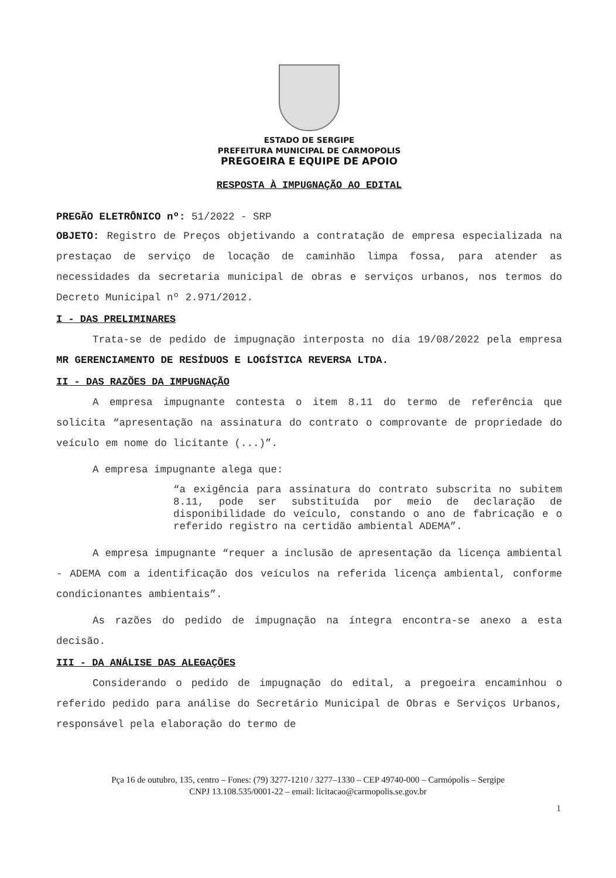ESTADO DE SERGIPE
PREFEITURA MUNICIPAL DE CARMOPOLIS
PREGOEIRA E EQUIPE DE APOIO
RESPOSTA À IMPUGNAÇÃO AO EDITAL
PREGÃO ELETRÔNICO nº: 51/2022 - SRP
OBJETO: Registro de Preços objetivando a contratação de empresa especializada na prestaçao de serviço de locação de caminhão limpa fossa, para atender as necessidades da secretaria municipal de obras e serviços urbanos, nos termos do Decreto Municipal nº 2.971/2012.
I - DAS PRELIMINARES
Trata-se de pedido de impugnação interposta no dia 19/08/2022 pela empresa MR GERENCIAMENTO DE RESÍDUOS E LOGÍSTICA REVERSA LTDA.
II - DAS RAZÕES DA IMPUGNAÇÃO
A empresa impugnante contesta o item 8.11 do termo de referência que solicita “apresentação na assinatura do contrato o comprovante de propriedade do veículo em nome do licitante (...)”.
A empresa impugnante alega que:
“a exigência para assinatura do contrato subscrita no subitem 8.11, pode ser substituída por meio de declaração de disponibilidade do veículo, constando o ano de fabricação e o referido registro na certidão ambiental ADEMA”.
A empresa impugnante “requer a inclusão de apresentação da licença ambiental - ADEMA com a identificação dos veículos na referida licença ambiental, conforme condicionantes ambientais”.
As razões do pedido de impugnação na íntegra encontra-se anexo a esta decisão.
III - DA ANÁLISE DAS ALEGAÇÕES
Considerando o pedido de impugnação do edital, a pregoeira encaminhou o referido pedido para análise do Secretário Municipal de Obras e Serviços Urbanos, responsável pela elaboração do termo de
Pça 16 de outubro, 135, centro – Fones: (79) 3277-1210 / 3277–1330 – CEP 49740-000 – Carmópolis – Sergipe
CNPJ 13.108.535/0001-22 – email: licitacao@carmopolis.se.gov.br
1